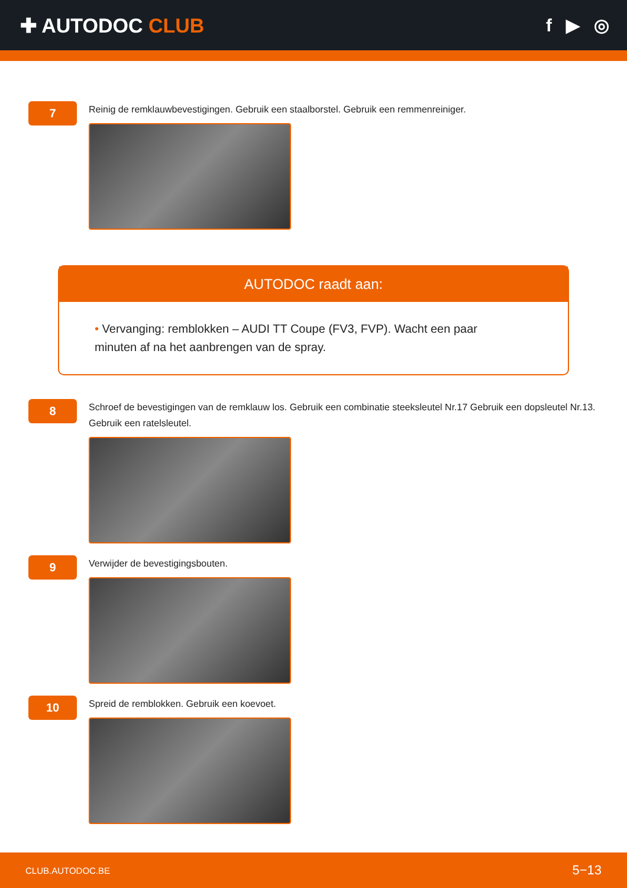✚ AUTODOC CLUB f ▶ ◎
7
Reinig de remklauwbevestigingen. Gebruik een staalborstel. Gebruik een remmenreiniger.
AUTODOC raadt aan:
• Vervanging: remblokken – AUDI TT Coupe (FV3, FVP). Wacht een paar minuten af na het aanbrengen van de spray.
8
Schroef de bevestigingen van de remklauw los. Gebruik een combinatie steeksleutel Nr.17 Gebruik een dopsleutel Nr.13. Gebruik een ratelsleutel.
9
Verwijder de bevestigingsbouten.
10
Spreid de remblokken. Gebruik een koevoet.
CLUB.AUTODOC.BE 5−13